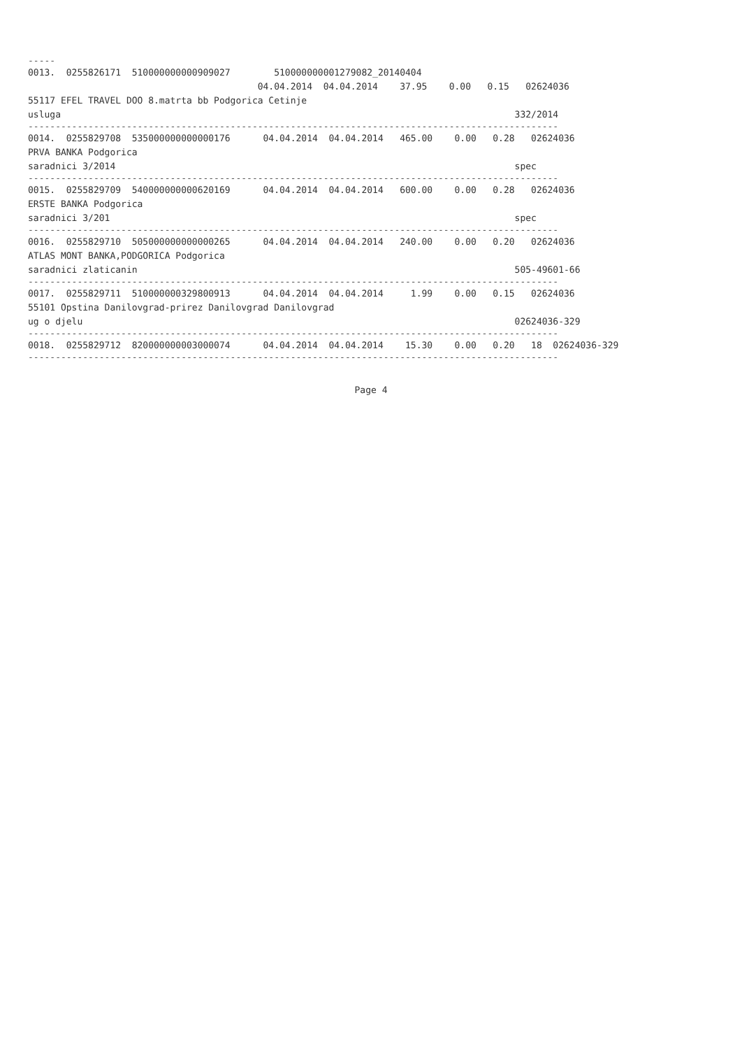-----
0013. 0255826171 510000000000909027 510000000001279082_20140404
04.04.2014 04.04.2014 37.95 0.00 0.15 02624036
55117 EFEL TRAVEL DOO 8.matrta bb Podgorica Cetinje
usluga 332/2014
-------------------------------------------------------------------------------------------------
0014. 0255829708 535000000000000176 04.04.2014 04.04.2014 465.00 0.00 0.28 02624036
PRVA BANKA Podgorica
saradnici 3/2014 spec
-------------------------------------------------------------------------------------------------
0015. 0255829709 540000000000620169 04.04.2014 04.04.2014 600.00 0.00 0.28 02624036
ERSTE BANKA Podgorica
saradnici 3/201 spec
-------------------------------------------------------------------------------------------------
0016. 0255829710 505000000000000265 04.04.2014 04.04.2014 240.00 0.00 0.20 02624036
ATLAS MONT BANKA,PODGORICA Podgorica
saradnici zlaticanin 505-49601-66
-------------------------------------------------------------------------------------------------
0017. 0255829711 510000000329800913 04.04.2014 04.04.2014 1.99 0.00 0.15 02624036
55101 Opstina Danilovgrad-prirez Danilovgrad Danilovgrad
ug o djelu 02624036-329
-------------------------------------------------------------------------------------------------
0018. 0255829712 820000000003000074 04.04.2014 04.04.2014 15.30 0.00 0.20 18 02624036-329
-------------------------------------------------------------------------------------------------
Page 4